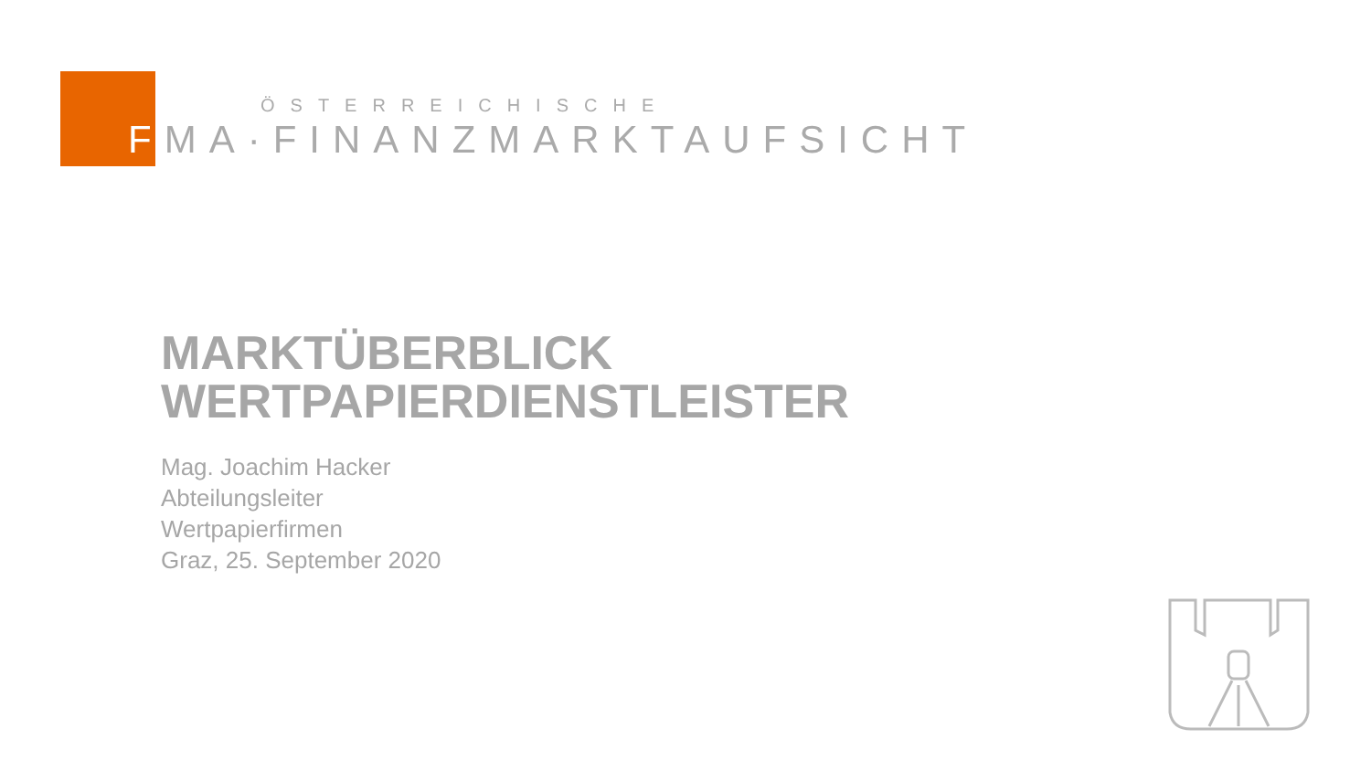ÖSTERREICHISCHE
FMA·FINANZMARKTAUFSICHT
MARKTÜBERBLICK
WERTPAPIERDIENSTLEISTER
Mag. Joachim Hacker
Abteilungsleiter
Wertpapierfirmen
Graz, 25. September 2020